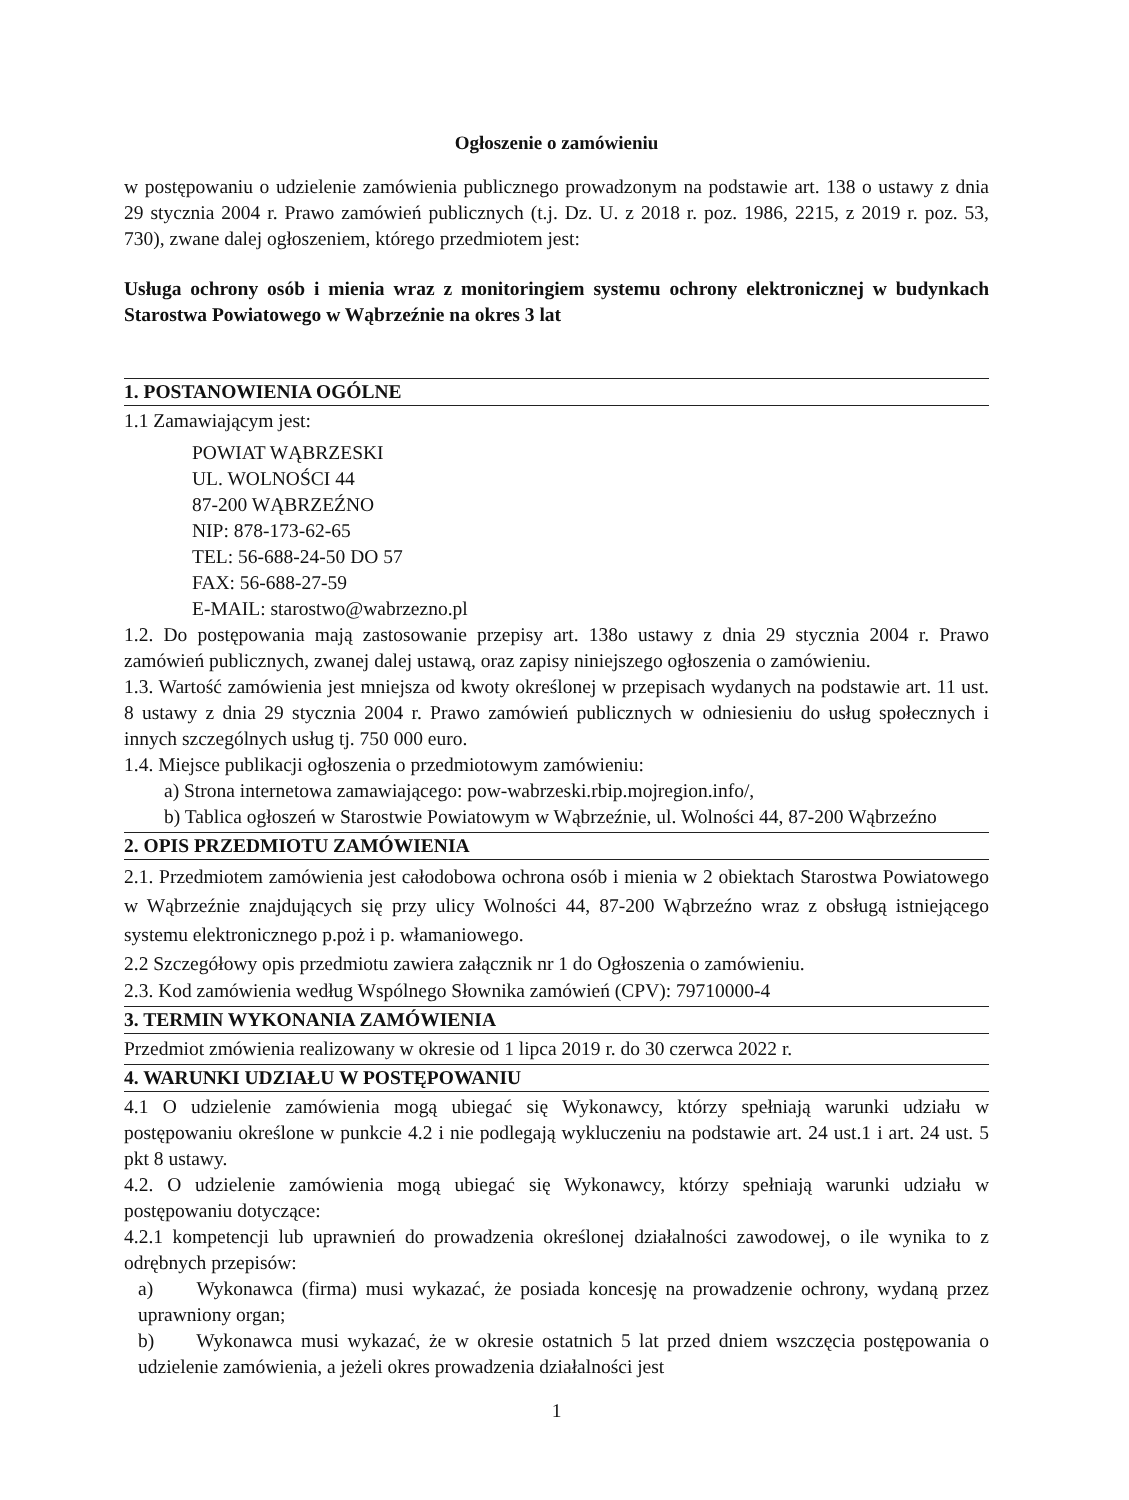Ogłoszenie o zamówieniu
w postępowaniu o udzielenie zamówienia publicznego prowadzonym na podstawie art. 138 o ustawy z dnia 29 stycznia 2004 r. Prawo zamówień publicznych (t.j. Dz. U. z 2018 r. poz. 1986, 2215, z 2019 r. poz. 53, 730), zwane dalej ogłoszeniem, którego przedmiotem jest:
Usługa ochrony osób i mienia wraz z monitoringiem systemu ochrony elektronicznej w budynkach Starostwa Powiatowego w Wąbrzeźnie na okres 3 lat
1. POSTANOWIENIA OGÓLNE
1.1 Zamawiającym jest:
POWIAT WĄBRZESKI
UL. WOLNOŚCI 44
87-200 WĄBRZEŹNO
NIP: 878-173-62-65
TEL: 56-688-24-50 DO 57
FAX: 56-688-27-59
E-MAIL: starostwo@wabrzezno.pl
1.2. Do postępowania mają zastosowanie przepisy art. 138o ustawy z dnia 29 stycznia 2004 r. Prawo zamówień publicznych, zwanej dalej ustawą, oraz zapisy niniejszego ogłoszenia o zamówieniu.
1.3. Wartość zamówienia jest mniejsza od kwoty określonej w przepisach wydanych na podstawie art. 11 ust. 8 ustawy z dnia 29 stycznia 2004 r. Prawo zamówień publicznych w odniesieniu do usług społecznych i innych szczególnych usług tj. 750 000 euro.
1.4. Miejsce publikacji ogłoszenia o przedmiotowym zamówieniu:
a) Strona internetowa zamawiającego: pow-wabrzeski.rbip.mojregion.info/,
b) Tablica ogłoszeń w Starostwie Powiatowym w Wąbrzeźnie, ul. Wolności 44, 87-200 Wąbrzeźno
2. OPIS PRZEDMIOTU ZAMÓWIENIA
2.1. Przedmiotem zamówienia jest całodobowa ochrona osób i mienia w 2 obiektach Starostwa Powiatowego w Wąbrzeźnie znajdujących się przy ulicy Wolności 44, 87-200 Wąbrzeźno wraz z obsługą istniejącego systemu elektronicznego p.poż i p. włamaniowego.
2.2 Szczegółowy opis przedmiotu zawiera załącznik nr 1 do Ogłoszenia o zamówieniu.
2.3. Kod zamówienia według Wspólnego Słownika zamówień (CPV): 79710000-4
3. TERMIN WYKONANIA ZAMÓWIENIA
Przedmiot zmówienia realizowany w okresie od 1 lipca 2019 r. do 30 czerwca 2022 r.
4. WARUNKI UDZIAŁU W POSTĘPOWANIU
4.1 O udzielenie zamówienia mogą ubiegać się Wykonawcy, którzy spełniają warunki udziału w postępowaniu określone w punkcie 4.2 i nie podlegają wykluczeniu na podstawie art. 24 ust.1 i art. 24 ust. 5 pkt 8 ustawy.
4.2. O udzielenie zamówienia mogą ubiegać się Wykonawcy, którzy spełniają warunki udziału w postępowaniu dotyczące:
4.2.1 kompetencji lub uprawnień do prowadzenia określonej działalności zawodowej, o ile wynika to z odrębnych przepisów:
a) Wykonawca (firma) musi wykazać, że posiada koncesję na prowadzenie ochrony, wydaną przez uprawniony organ;
b) Wykonawca musi wykazać, że w okresie ostatnich 5 lat przed dniem wszczęcia postępowania o udzielenie zamówienia, a jeżeli okres prowadzenia działalności jest
1